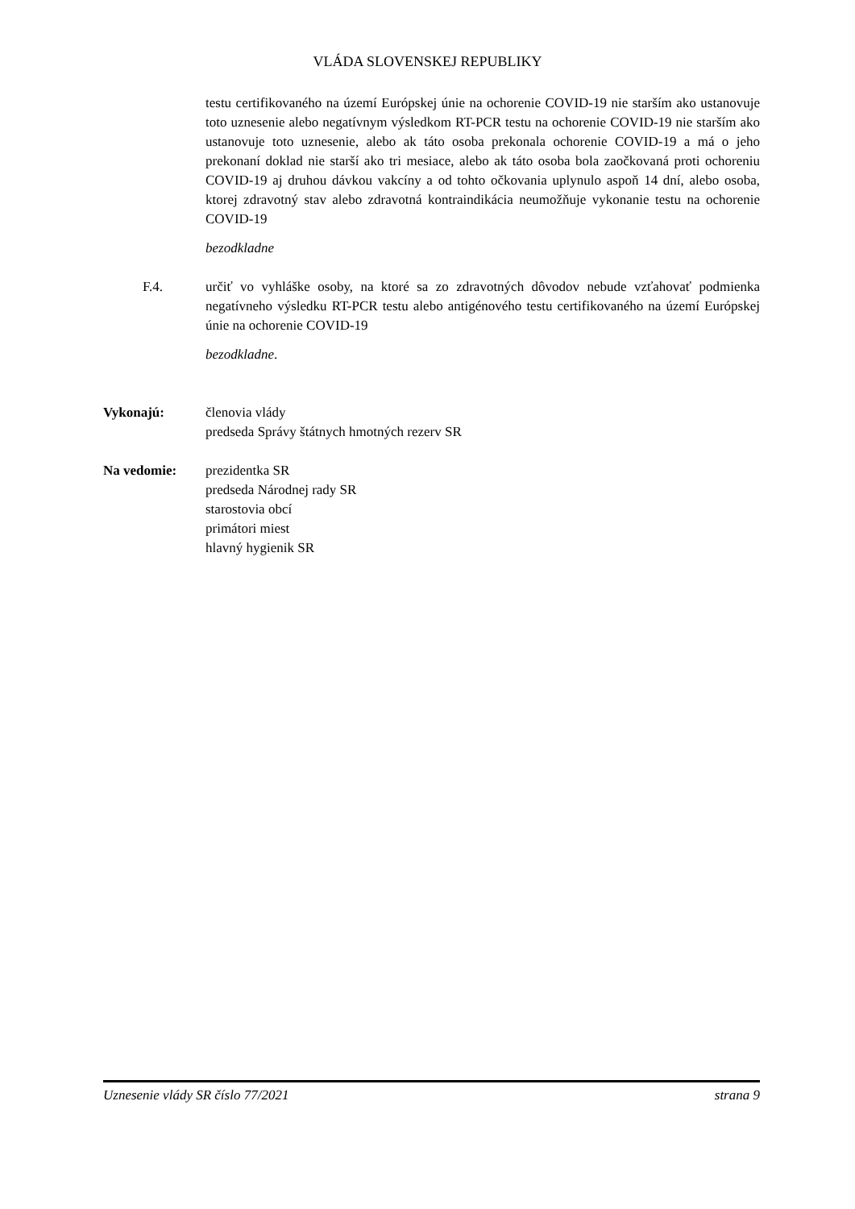VLÁDA SLOVENSKEJ REPUBLIKY
testu certifikovaného na území Európskej únie na ochorenie COVID-19 nie starším ako ustanovuje toto uznesenie alebo negatívnym výsledkom RT-PCR testu na ochorenie COVID-19 nie starším ako ustanovuje toto uznesenie, alebo ak táto osoba prekonala ochorenie COVID-19 a má o jeho prekonaní doklad nie starší ako tri mesiace, alebo ak táto osoba bola zaočkovaná proti ochoreniu COVID-19 aj druhou dávkou vakcíny a od tohto očkovania uplynulo aspoň 14 dní, alebo osoba, ktorej zdravotný stav alebo zdravotná kontraindikácia neumožňuje vykonanie testu na ochorenie COVID-19
bezodkladne
F.4. určiť vo vyhláške osoby, na ktoré sa zo zdravotných dôvodov nebude vzťahovať podmienka negatívneho výsledku RT-PCR testu alebo antigénového testu certifikovaného na území Európskej únie na ochorenie COVID-19
bezodkladne.
Vykonajú: členovia vlády
predseda Správy štátnych hmotných rezerv SR
Na vedomie: prezidentka SR
predseda Národnej rady SR
starostovia obcí
primátori miest
hlavný hygienik SR
Uznesenie vlády SR číslo 77/2021 strana 9